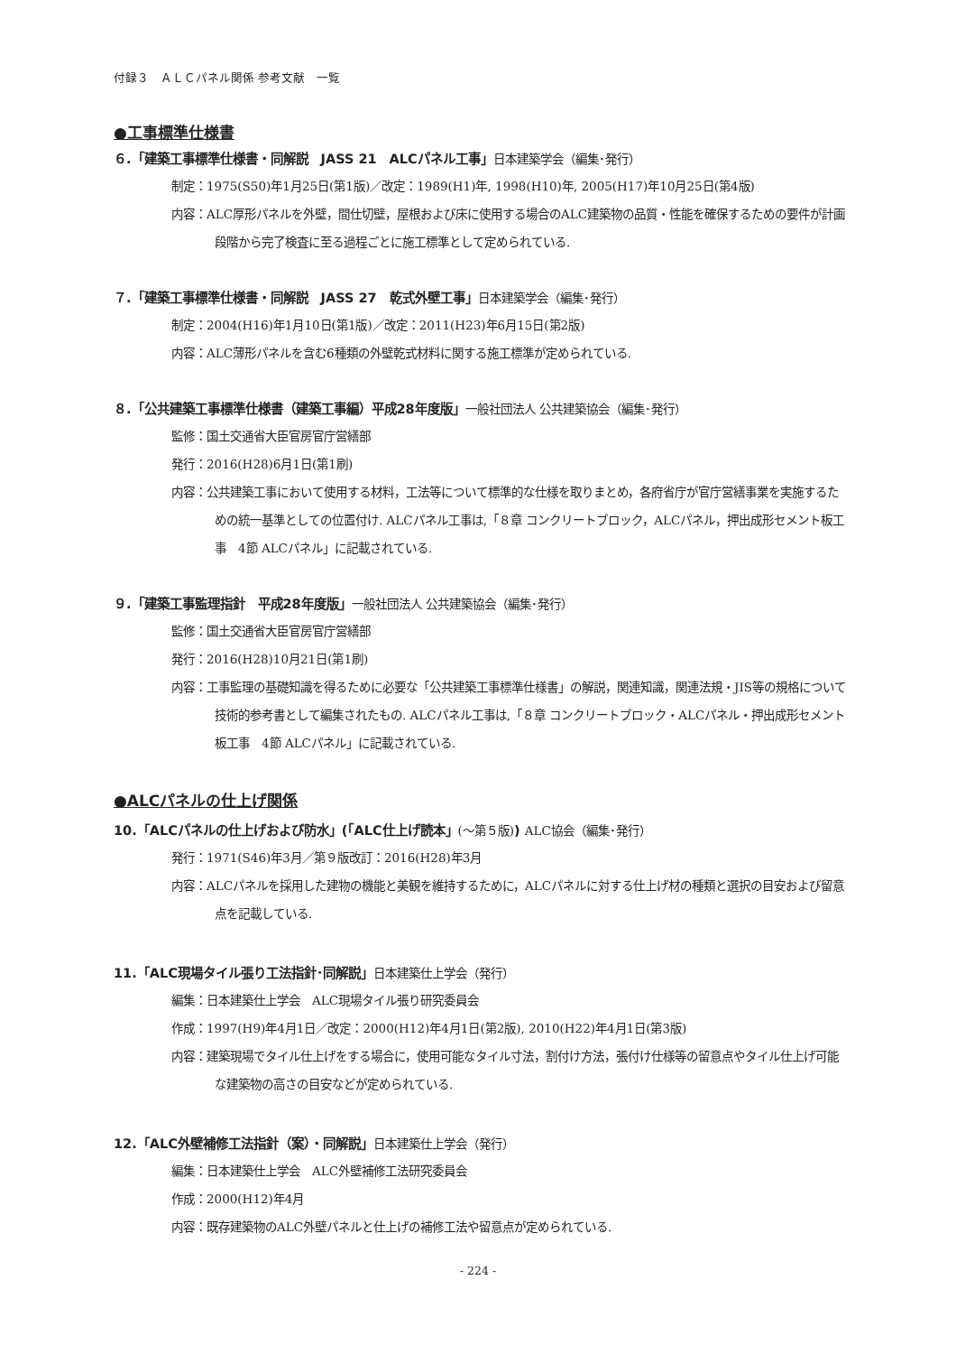付録３　ＡＬＣパネル関係 参考文献　一覧
●工事標準仕様書
６.「建築工事標準仕様書・同解説　JASS 21　ALCパネル工事」日本建築学会（編集･発行）
制定：1975(S50)年1月25日(第1版)／改定：1989(H1)年, 1998(H10)年, 2005(H17)年10月25日(第4版)
内容：ALC厚形パネルを外壁，間仕切壁，屋根および床に使用する場合のALC建築物の品質・性能を確保するための要件が計画段階から完了検査に至る過程ごとに施工標準として定められている.
７.「建築工事標準仕様書・同解説　JASS 27　乾式外壁工事」日本建築学会（編集･発行）
制定：2004(H16)年1月10日(第1版)／改定：2011(H23)年6月15日(第2版)
内容：ALC薄形パネルを含む6種類の外壁乾式材料に関する施工標準が定められている.
８.「公共建築工事標準仕様書（建築工事編）平成28年度版」一般社団法人 公共建築協会（編集･発行）
監修：国土交通省大臣官房官庁営繕部
発行：2016(H28)6月1日(第1刷)
内容：公共建築工事において使用する材料，工法等について標準的な仕様を取りまとめ，各府省庁が官庁営繕事業を実施するための統一基準としての位置付け. ALCパネル工事は,「８章 コンクリートブロック，ALCパネル，押出成形セメント板工事　4節 ALCパネル」に記載されている.
９.「建築工事監理指針　平成28年度版」一般社団法人 公共建築協会（編集･発行）
監修：国土交通省大臣官房官庁営繕部
発行：2016(H28)10月21日(第1刷)
内容：工事監理の基礎知識を得るために必要な「公共建築工事標準仕様書」の解説，関連知識，関連法規・JIS等の規格について技術的参考書として編集されたもの. ALCパネル工事は,「８章 コンクリートブロック・ALCパネル・押出成形セメント板工事　4節 ALCパネル」に記載されている.
●ALCパネルの仕上げ関係
10.「ALCパネルの仕上げおよび防水」(「ALC仕上げ読本」(～第５版)) ALC協会（編集･発行）
発行：1971(S46)年3月／第９版改訂：2016(H28)年3月
内容：ALCパネルを採用した建物の機能と美観を維持するために，ALCパネルに対する仕上げ材の種類と選択の目安および留意点を記載している.
11.「ALC現場タイル張り工法指針･同解説」日本建築仕上学会（発行）
編集：日本建築仕上学会　ALC現場タイル張り研究委員会
作成：1997(H9)年4月1日／改定：2000(H12)年4月1日(第2版), 2010(H22)年4月1日(第3版)
内容：建築現場でタイル仕上げをする場合に，使用可能なタイル寸法，割付け方法，張付け仕様等の留意点やタイル仕上げ可能な建築物の高さの目安などが定められている.
12.「ALC外壁補修工法指針（案）・同解説」日本建築仕上学会（発行）
編集：日本建築仕上学会　ALC外壁補修工法研究委員会
作成：2000(H12)年4月
内容：既存建築物のALC外壁パネルと仕上げの補修工法や留意点が定められている.
- 224 -